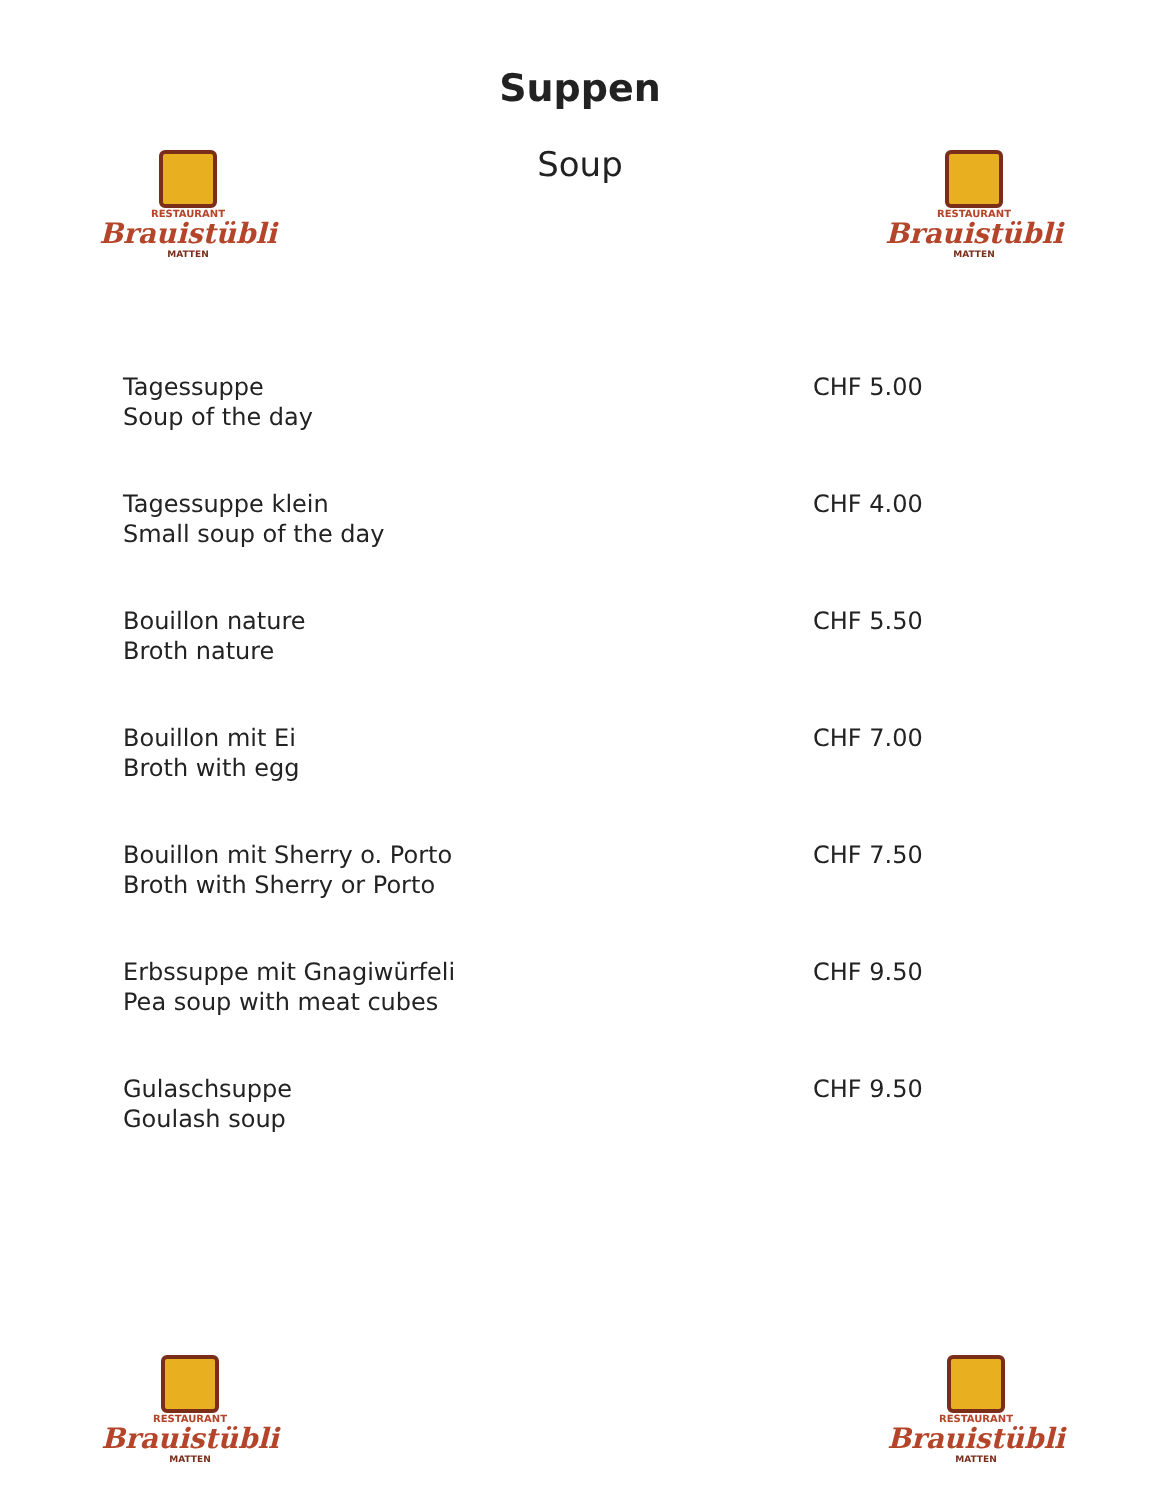RESTAURANT
Brauistübli
MATTEN
RESTAURANT
Brauistübli
MATTEN
Suppen
Soup
Tagessuppe
Soup of the day
CHF 5.00
Tagessuppe klein
Small soup of the day
CHF 4.00
Bouillon nature
Broth nature
CHF 5.50
Bouillon mit Ei
Broth with egg
CHF 7.00
Bouillon mit Sherry o. Porto
Broth with Sherry or Porto
CHF 7.50
Erbssuppe mit Gnagiwürfeli
Pea soup with meat cubes
CHF 9.50
Gulaschsuppe
Goulash soup
CHF 9.50
RESTAURANT
Brauistübli
MATTEN
RESTAURANT
Brauistübli
MATTEN